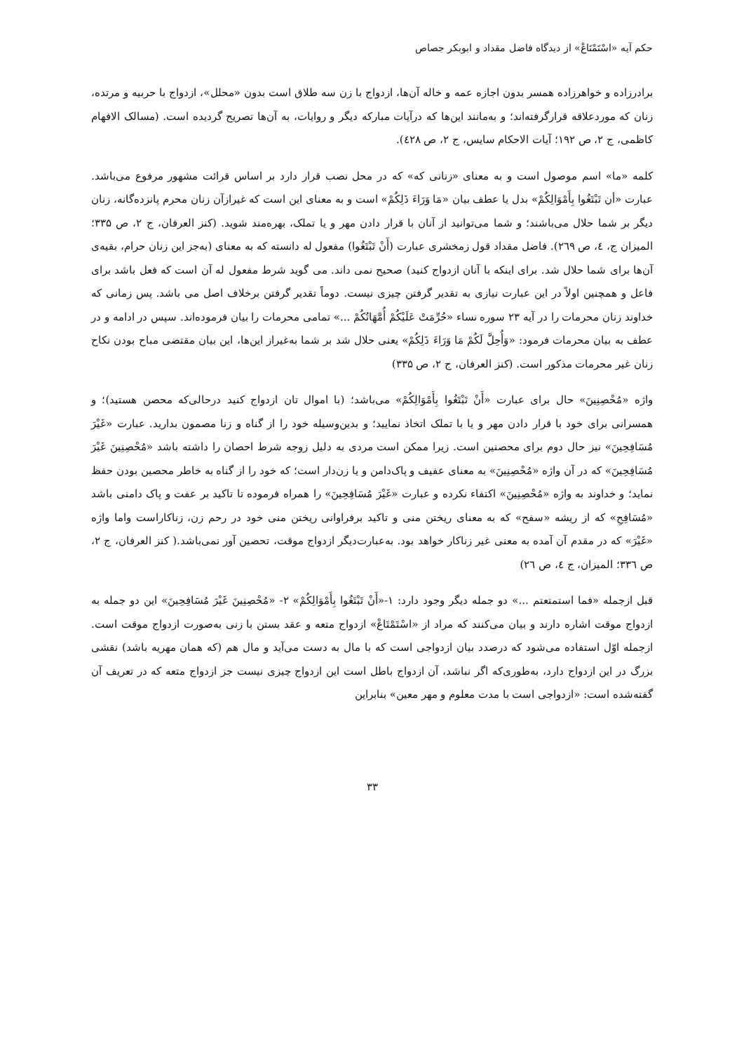حکم آیه «اسْتَمْتَاعْ» از دیدگاه فاضل مقداد و ابوبکر جصاص
برادرزاده و خواهرزاده همسر بدون اجازه عمه و خاله آن‌ها، ازدواج با زن سه طلاق است بدون «محلل»، ازدواج با حربیه و مرتده، زنان که موردعلاقه قرارگرفته‌اند؛ و به‌مانند این‌ها که درآیات مبارکه دیگر و روایات، به آن‌ها تصریح گردیده است. (مسالک الافهام کاظمی، ج ۲، ص ۱۹۲؛ آیات الاحکام سایس، ج ۲، ص ٤۲۸).
کلمه «ما» اسم موصول است و به معنای «زنانی که» که در محل نصب قرار دارد بر اساس قرائت مشهور مرفوع می‌باشد. عبارت «أن تَبْتَغُوا بِأَمْوَالِكُمْ» بدل یا عطف بیان «مَا وَرَاءَ ذَلِكُمْ» است و به معنای این است که غیرازآن زنان محرم پانزده‌گانه، زنان دیگر بر شما حلال می‌باشند؛ و شما می‌توانید از آنان با قرار دادن مهر و یا تملک، بهره‌مند شوید. (کنز العرفان، ج ۲، ص ۳۳۵؛ المیزان ج، ٤، ص ۲٦۹). فاضل مقداد قول زمخشری عبارت (أَنْ تَبْتَغُوا) مفعول له دانسته که به معنای (به‌جز این زنان حرام، بقیه‌ی آن‌ها برای شما حلال شد. برای اینکه با آنان ازدواج کنید) صحیح نمی داند. می گوید شرط مفعول له آن است که فعل باشد برای فاعل و همچنین اولاً در این عبارت نیازی به تقدیر گرفتن چیزی نیست. دوماً تقدیر گرفتن برخلاف اصل می باشد. پس زمانی که خداوند زنان محرمات را در آیه ۲۳ سوره نساء «حُرِّمَتْ عَلَيْكُمْ أُمَّهَاتُكُمْ ...» تمامی محرمات را بیان فرموده‌اند. سپس در ادامه و در عطف به بیان محرمات فرمود: «وَأُحِلَّ لَكُمْ مَا وَرَاءَ ذَلِكُمْ» یعنی حلال شد بر شما به‌غیراز این‌ها، این بیان مقتضی مباح بودن نکاح زنان غیر محرمات مذکور است. (کنز العرفان، ج ۲، ص ۳۳۵)
واژه «مُحْصِنِينَ» حال برای عبارت «أَنْ تَبْتَغُوا بِأَمْوَالِكُمْ» می‌باشد؛ (با اموال تان ازدواج کنید درحالی‌که محصن هستید)؛ و همسرانی برای خود با قرار دادن مهر و یا با تملک اتخاذ نمایید؛ و بدین‌وسیله خود را از گناه و زنا مصمون بدارید. عبارت «غَيْرَ مُسَافِحِينَ» نیز حال دوم برای محصنین است. زیرا ممکن است مردی به دلیل زوجه شرط احصان را داشته باشد «مُحْصِنِينَ غَيْرَ مُسَافِحِينَ» که در آن واژه «مُحْصِنِينَ» به معنای عفیف و پاک‌دامن و یا زن‌دار است؛ که خود را از گناه به خاطر محصین بودن حفظ نماید؛ و خداوند به واژه «مُحْصِنِينَ» اکتفاء نکرده و عبارت «غَيْرَ مُسَافِحِينَ» را همراه فرموده تا تاکید بر عفت و پاک دامنی باشد «مُسَافِحِ» که از ریشه «سفح» که به معنای ریختن منی و تاکید برفراوانی ریختن منی خود در رحم زن، زناکاراست واما واژه «غَيْرَ» که در مقدم آن آمده به معنی غیر زناکار خواهد بود. به‌عبارت‌دیگر ازدواج موقت، تحصین آور نمی‌باشد.( کنز العرفان، ج ۲، ص ۳۳٦؛ المیزان، ج ٤، ص ۲٦)
قبل ازجمله «فما استمتعتم ...» دو جمله دیگر وجود دارد: ۱-«أَنْ تَبْتَغُوا بِأَمْوَالِكُمْ» ۲- «مُحْصِنِينَ غَيْرَ مُسَافِحِينَ» این دو جمله به ازدواج موقت اشاره دارند و بیان می‌کنند که مراد از «اسْتَمْتَاعْ» ازدواج متعه و عقد بستن با زنی به‌صورت ازدواج موقت است. ازجمله اوّل استفاده می‌شود که درصدد بیان ازدواجی است که با مال به دست می‌آید و مال هم (که همان مهریه باشد) نقشی بزرگ در این ازدواج دارد، به‌طوری‌که اگر نباشد، آن ازدواج باطل است این ازدواج چیزی نیست جز ازدواج متعه که در تعریف آن گفته‌شده است: «ازدواجی است با مدت معلوم و مهر معین» بنابراین
۳۳